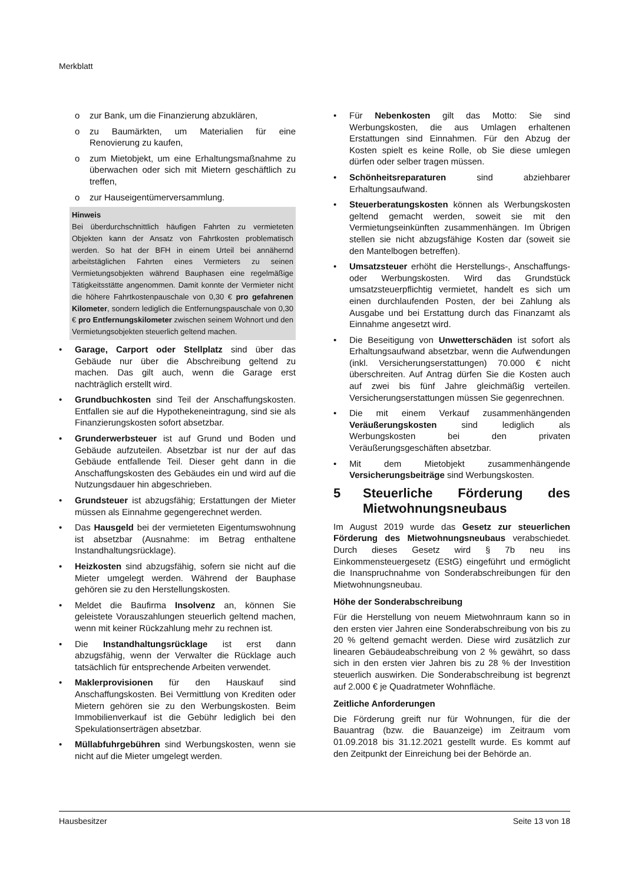Merkblatt
o zur Bank, um die Finanzierung abzuklären,
o zu Baumärkten, um Materialien für eine Renovierung zu kaufen,
o zum Mietobjekt, um eine Erhaltungsmaßnahme zu überwachen oder sich mit Mietern geschäftlich zu treffen,
o zur Hauseigentümerversammlung.
Hinweis
Bei überdurchschnittlich häufigen Fahrten zu vermieteten Objekten kann der Ansatz von Fahrtkosten problematisch werden. So hat der BFH in einem Urteil bei annähernd arbeitstäglichen Fahrten eines Vermieters zu seinen Vermietungsobjekten während Bauphasen eine regelmäßige Tätigkeitsstätte angenommen. Damit konnte der Vermieter nicht die höhere Fahrtkostenpauschale von 0,30 € pro gefahrenen Kilometer, sondern lediglich die Entfernungspauschale von 0,30 € pro Entfernungskilometer zwischen seinem Wohnort und den Vermietungsobjekten steuerlich geltend machen.
• Garage, Carport oder Stellplatz sind über das Gebäude nur über die Abschreibung geltend zu machen. Das gilt auch, wenn die Garage erst nachträglich erstellt wird.
• Grundbuchkosten sind Teil der Anschaffungskosten. Entfallen sie auf die Hypothekeneintragung, sind sie als Finanzierungskosten sofort absetzbar.
• Grunderwerbsteuer ist auf Grund und Boden und Gebäude aufzuteilen. Absetzbar ist nur der auf das Gebäude entfallende Teil. Dieser geht dann in die Anschaffungskosten des Gebäudes ein und wird auf die Nutzungsdauer hin abgeschrieben.
• Grundsteuer ist abzugsfähig; Erstattungen der Mieter müssen als Einnahme gegengerechnet werden.
• Das Hausgeld bei der vermieteten Eigentumswohnung ist absetzbar (Ausnahme: im Betrag enthaltene Instandhaltungsrücklage).
• Heizkosten sind abzugsfähig, sofern sie nicht auf die Mieter umgelegt werden. Während der Bauphase gehören sie zu den Herstellungskosten.
• Meldet die Baufirma Insolvenz an, können Sie geleistete Vorauszahlungen steuerlich geltend machen, wenn mit keiner Rückzahlung mehr zu rechnen ist.
• Die Instandhaltungsrücklage ist erst dann abzugsfähig, wenn der Verwalter die Rücklage auch tatsächlich für entsprechende Arbeiten verwendet.
• Maklerprovisionen für den Hauskauf sind Anschaffungskosten. Bei Vermittlung von Krediten oder Mietern gehören sie zu den Werbungskosten. Beim Immobilienverkauf ist die Gebühr lediglich bei den Spekulationserträgen absetzbar.
• Müllabfuhrgebühren sind Werbungskosten, wenn sie nicht auf die Mieter umgelegt werden.
• Für Nebenkosten gilt das Motto: Sie sind Werbungskosten, die aus Umlagen erhaltenen Erstattungen sind Einnahmen. Für den Abzug der Kosten spielt es keine Rolle, ob Sie diese umlegen dürfen oder selber tragen müssen.
• Schönheitsreparaturen sind abziehbarer Erhaltungsaufwand.
• Steuerberatungskosten können als Werbungskosten geltend gemacht werden, soweit sie mit den Vermietungseinkünften zusammenhängen. Im Übrigen stellen sie nicht abzugsfähige Kosten dar (soweit sie den Mantelbogen betreffen).
• Umsatzsteuer erhöht die Herstellungs-, Anschaffungs- oder Werbungskosten. Wird das Grundstück umsatzsteuerpflichtig vermietet, handelt es sich um einen durchlaufenden Posten, der bei Zahlung als Ausgabe und bei Erstattung durch das Finanzamt als Einnahme angesetzt wird.
• Die Beseitigung von Unwetterschäden ist sofort als Erhaltungsaufwand absetzbar, wenn die Aufwendungen (inkl. Versicherungserstattungen) 70.000 € nicht überschreiten. Auf Antrag dürfen Sie die Kosten auch auf zwei bis fünf Jahre gleichmäßig verteilen. Versicherungserstattungen müssen Sie gegenrechnen.
• Die mit einem Verkauf zusammenhängenden Veräußerungskosten sind lediglich als Werbungskosten bei den privaten Veräußerungsgeschäften absetzbar.
• Mit dem Mietobjekt zusammenhängende Versicherungsbeiträge sind Werbungskosten.
5 Steuerliche Förderung des Mietwohnungsneubaus
Im August 2019 wurde das Gesetz zur steuerlichen Förderung des Mietwohnungsneubaus verabschiedet. Durch dieses Gesetz wird § 7b neu ins Einkommensteuergesetz (EStG) eingeführt und ermöglicht die Inanspruchnahme von Sonderabschreibungen für den Mietwohnungsneubau.
Höhe der Sonderabschreibung
Für die Herstellung von neuem Mietwohnraum kann so in den ersten vier Jahren eine Sonderabschreibung von bis zu 20 % geltend gemacht werden. Diese wird zusätzlich zur linearen Gebäudeabschreibung von 2 % gewährt, so dass sich in den ersten vier Jahren bis zu 28 % der Investition steuerlich auswirken. Die Sonderabschreibung ist begrenzt auf 2.000 € je Quadratmeter Wohnfläche.
Zeitliche Anforderungen
Die Förderung greift nur für Wohnungen, für die der Bauantrag (bzw. die Bauanzeige) im Zeitraum vom 01.09.2018 bis 31.12.2021 gestellt wurde. Es kommt auf den Zeitpunkt der Einreichung bei der Behörde an.
Hausbesitzer Seite 13 von 18